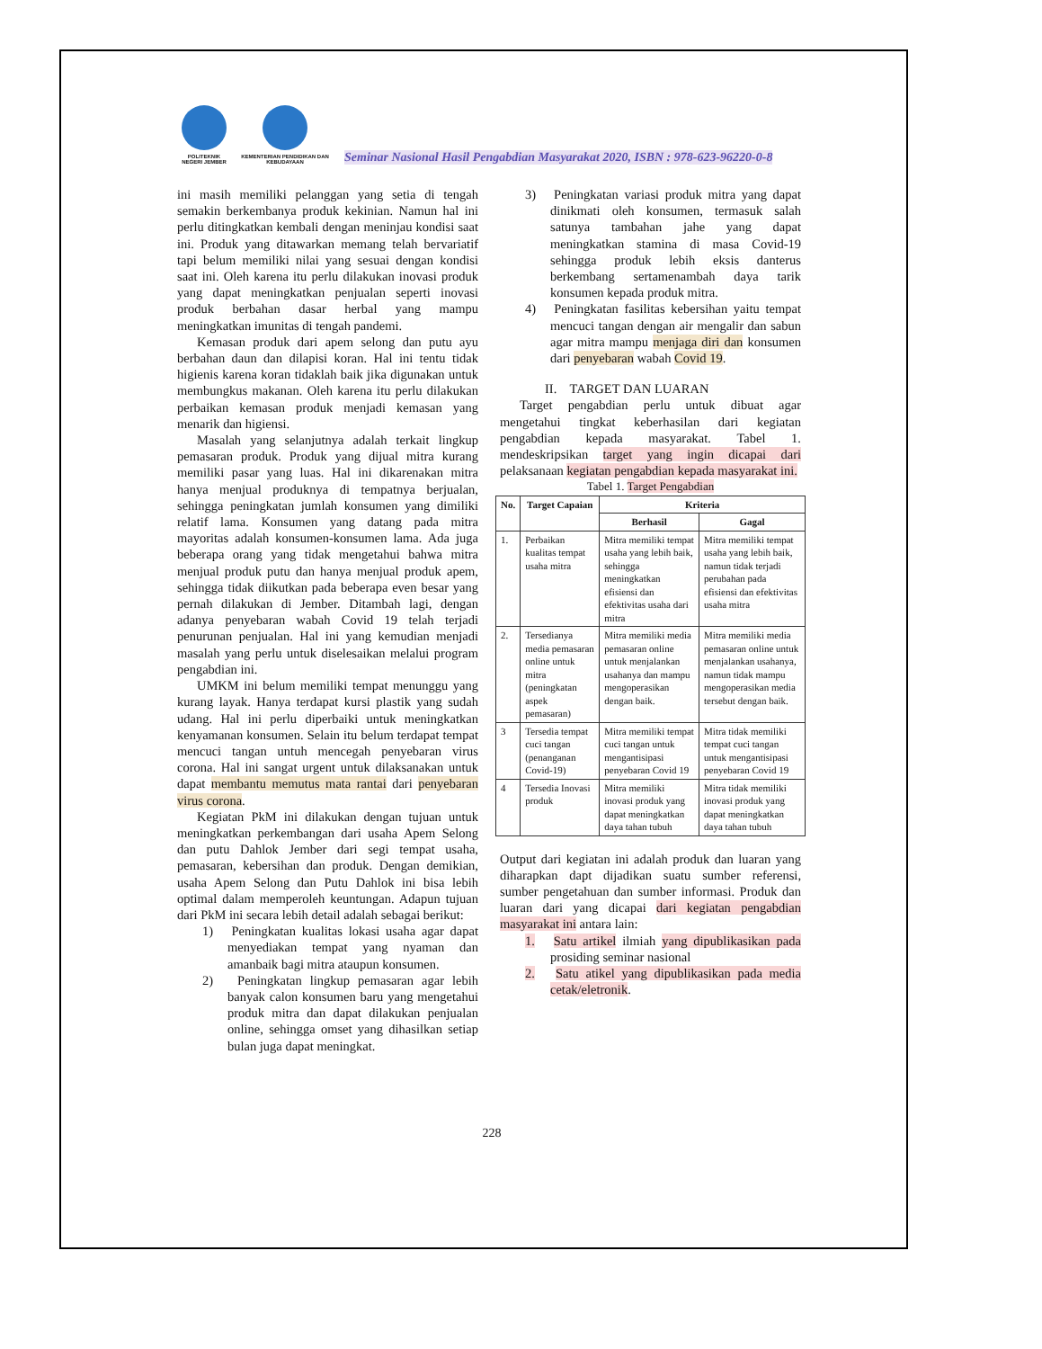POLITEKNIK NEGERI JEMBER
KEMENTERIAN PENDIDIKAN DAN KEBUDAYAAN
Seminar Nasional Hasil Pengabdian Masyarakat 2020, ISBN : 978-623-96220-0-8
ini masih memiliki pelanggan yang setia di tengah semakin berkembanya produk kekinian. Namun hal ini perlu ditingkatkan kembali dengan meninjau kondisi saat ini. Produk yang ditawarkan memang telah bervariatif tapi belum memiliki nilai yang sesuai dengan kondisi saat ini. Oleh karena itu perlu dilakukan inovasi produk yang dapat meningkatkan penjualan seperti inovasi produk berbahan dasar herbal yang mampu meningkatkan imunitas di tengah pandemi.
Kemasan produk dari apem selong dan putu ayu berbahan daun dan dilapisi koran. Hal ini tentu tidak higienis karena koran tidaklah baik jika digunakan untuk membungkus makanan. Oleh karena itu perlu dilakukan perbaikan kemasan produk menjadi kemasan yang menarik dan higiensi.
Masalah yang selanjutnya adalah terkait lingkup pemasaran produk. Produk yang dijual mitra kurang memiliki pasar yang luas. Hal ini dikarenakan mitra hanya menjual produknya di tempatnya berjualan, sehingga peningkatan jumlah konsumen yang dimiliki relatif lama. Konsumen yang datang pada mitra mayoritas adalah konsumen-konsumen lama. Ada juga beberapa orang yang tidak mengetahui bahwa mitra menjual produk putu dan hanya menjual produk apem, sehingga tidak diikutkan pada beberapa even besar yang pernah dilakukan di Jember. Ditambah lagi, dengan adanya penyebaran wabah Covid 19 telah terjadi penurunan penjualan. Hal ini yang kemudian menjadi masalah yang perlu untuk diselesaikan melalui program pengabdian ini.
UMKM ini belum memiliki tempat menunggu yang kurang layak. Hanya terdapat kursi plastik yang sudah udang. Hal ini perlu diperbaiki untuk meningkatkan kenyamanan konsumen. Selain itu belum terdapat tempat mencuci tangan untuh mencegah penyebaran virus corona. Hal ini sangat urgent untuk dilaksanakan untuk dapat membantu memutus mata rantai dari penyebaran virus corona.
Kegiatan PkM ini dilakukan dengan tujuan untuk meningkatkan perkembangan dari usaha Apem Selong dan putu Dahlok Jember dari segi tempat usaha, pemasaran, kebersihan dan produk. Dengan demikian, usaha Apem Selong dan Putu Dahlok ini bisa lebih optimal dalam memperoleh keuntungan. Adapun tujuan dari PkM ini secara lebih detail adalah sebagai berikut:
1) Peningkatan kualitas lokasi usaha agar dapat menyediakan tempat yang nyaman dan amanbaik bagi mitra ataupun konsumen.
2) Peningkatan lingkup pemasaran agar lebih banyak calon konsumen baru yang mengetahui produk mitra dan dapat dilakukan penjualan online, sehingga omset yang dihasilkan setiap bulan juga dapat meningkat.
3) Peningkatan variasi produk mitra yang dapat dinikmati oleh konsumen, termasuk salah satunya tambahan jahe yang dapat meningkatkan stamina di masa Covid-19 sehingga produk lebih eksis danterus berkembang sertamenambah daya tarik konsumen kepada produk mitra.
4) Peningkatan fasilitas kebersihan yaitu tempat mencuci tangan dengan air mengalir dan sabun agar mitra mampu menjaga diri dan konsumen dari penyebaran wabah Covid 19.
II. TARGET DAN LUARAN
Target pengabdian perlu untuk dibuat agar mengetahui tingkat keberhasilan dari kegiatan pengabdian kepada masyarakat. Tabel 1. mendeskripsikan target yang ingin dicapai dari pelaksanaan kegiatan pengabdian kepada masyarakat ini.
Tabel 1. Target Pengabdian
| No. | Target Capaian | Kriteria | |
| --- | --- | --- | --- |
| | | Berhasil | Gagal |
| 1. | Perbaikan kualitas tempat usaha mitra | Mitra memiliki tempat usaha yang lebih baik, sehingga meningkatkan efisiensi dan efektivitas usaha dari mitra | Mitra memiliki tempat usaha yang lebih baik, namun tidak terjadi perubahan pada efisiensi dan efektivitas usaha mitra |
| 2. | Tersedianya media pemasaran online untuk mitra (peningkatan aspek pemasaran) | Mitra memiliki media pemasaran online untuk menjalankan usahanya dan mampu mengoperasikan dengan baik. | Mitra memiliki media pemasaran online untuk menjalankan usahanya, namun tidak mampu mengoperasikan media tersebut dengan baik. |
| 3 | Tersedia tempat cuci tangan (penanganan Covid-19) | Mitra memiliki tempat cuci tangan untuk mengantisipasi penyebaran Covid 19 | Mitra tidak memiliki tempat cuci tangan untuk mengantisipasi penyebaran Covid 19 |
| 4 | Tersedia Inovasi produk | Mitra memiliki inovasi produk yang dapat meningkatkan daya tahan tubuh | Mitra tidak memiliki inovasi produk yang dapat meningkatkan daya tahan tubuh |
Output dari kegiatan ini adalah produk dan luaran yang diharapkan dapt dijadikan suatu sumber referensi, sumber pengetahuan dan sumber informasi. Produk dan luaran dari yang dicapai dari kegiatan pengabdian masyarakat ini antara lain:
1. Satu artikel ilmiah yang dipublikasikan pada prosiding seminar nasional
2. Satu atikel yang dipublikasikan pada media cetak/eletronik.
228